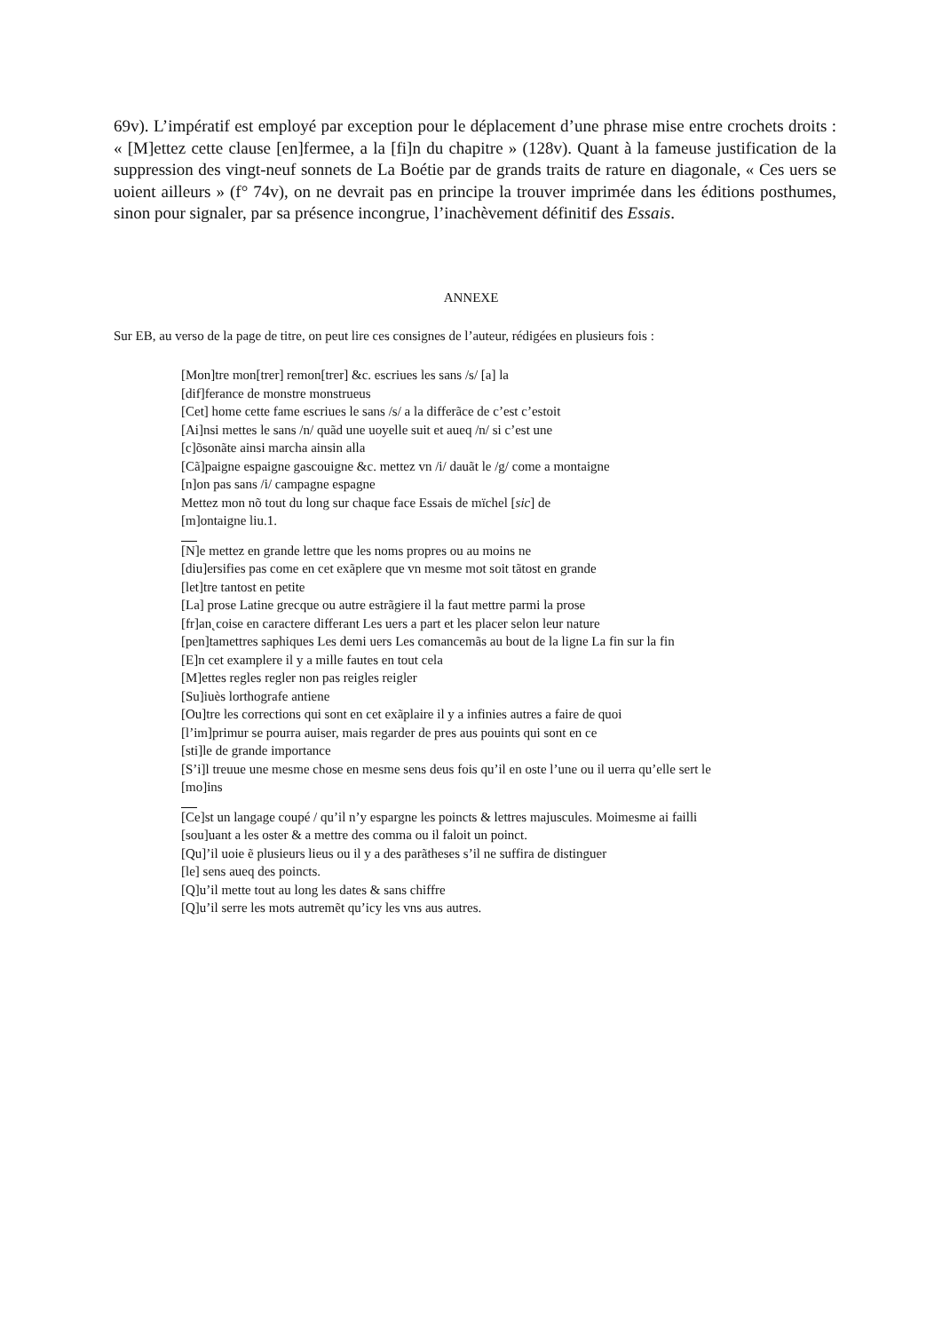69v). L’impératif est employé par exception pour le déplacement d’une phrase mise entre crochets droits : « [M]ettez cette clause [en]fermee, a la [fi]n du chapitre » (128v). Quant à la fameuse justification de la suppression des vingt-neuf sonnets de La Boétie par de grands traits de rature en diagonale, « Ces uers se uoient ailleurs » (f° 74v), on ne devrait pas en principe la trouver imprimée dans les éditions posthumes, sinon pour signaler, par sa présence incongrue, l’inachèvement définitif des Essais.
ANNEXE
Sur EB, au verso de la page de titre, on peut lire ces consignes de l’auteur, rédigées en plusieurs fois :
[Mon]tre mon[trer] remon[trer] &c. escriues les sans /s/ [a] la
[dif]ferance de monstre monstrueus
[Cet] home cette fame escriues le sans /s/ a la differãce de c’est c’estoit
[Ai]nsi mettes le sans /n/ quãd une uoyelle suit et aueq /n/ si c’est une
[c]õsonãte ainsi marcha ainsin alla
[Cã]paigne espaigne gascouigne &c. mettez vn /i/ dauãt le /g/ come a montaigne
[n]on pas sans /i/ campagne espagne
Mettez mon nõ tout du long sur chaque face Essais de mïchel [sic] de
[m]ontaigne liu.1.
[N]e mettez en grande lettre que les noms propres ou au moins ne
[diu]ersifies pas come en cet exãplere que vn mesme mot soit tãtost en grande
[let]tre tantost en petite
[La] prose Latine grecque ou autre estrãgiere il la faut mettre parmi la prose
[fr]an˛coise en caractere differant Les uers a part et les placer selon leur nature
[pen]tamettres saphiques Les demi uers Les comancemãs au bout de la ligne La fin sur la fin
[E]n cet examplere il y a mille fautes en tout cela
[M]ettes regles regler non pas reigles reigler
[Su]iuès lorthografe antiene
[Ou]tre les corrections qui sont en cet exãplaire il y a infinies autres a faire de quoi
[l’im]primur se pourra auiser, mais regarder de pres aus pouints qui sont en ce
[sti]le de grande importance
[S’i]l treuue une mesme chose en mesme sens deus fois qu’il en oste l’une ou il uerra qu’elle sert le
[mo]ins
[Ce]st un langage coupé / qu’il n’y espargne les poincts & lettres majuscules. Moimesme ai failli
[sou]uant a les oster & a mettre des comma ou il faloit un poinct.
[Qu]’il uoie ẽ plusieurs lieus ou il y a des parãtheses s’il ne suffira de distinguer
[le] sens aueq des poincts.
[Q]u’il mette tout au long les dates & sans chiffre
[Q]u’il serre les mots autremẽt qu’icy les vns aus autres.